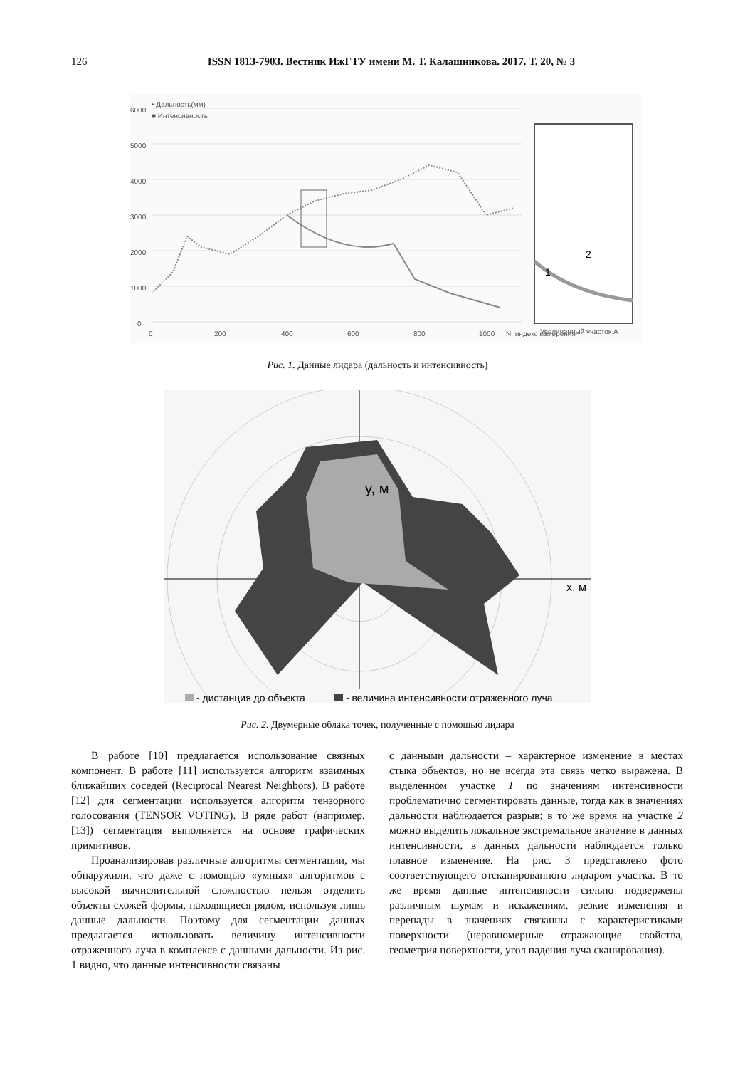126 ISSN 1813-7903. Вестник ИжГТУ имени М. Т. Калашникова. 2017. Т. 20, № 3
6000
5000
4000
3000
2000
1000
0
• Дальность(мм)
■ Интенсивность
0
200
400
600
800
1000
N, индекс измерения
Увеличенный участок А
1
2
Рис. 1. Данные лидара (дальность и интенсивность)
y, м
x, м
- дистанция до объекта
- величина интенсивности отраженного луча
Рис. 2. Двумерные облака точек, полученные с помощью лидара
В работе [10] предлагается использование связных компонент. В работе [11] используется алгоритм взаимных ближайших соседей (Reciprocal Nearest Neighbors). В работе [12] для сегментации используется алгоритм тензорного голосования (TENSOR VOTING). В ряде работ (например, [13]) сегментация выполняется на основе графических примитивов.
Проанализировав различные алгоритмы сегментации, мы обнаружили, что даже с помощью «умных» алгоритмов с высокой вычислительной сложностью нельзя отделить объекты схожей формы, находящиеся рядом, используя лишь данные дальности. Поэтому для сегментации данных предлагается использовать величину интенсивности отраженного луча в комплексе с данными дальности. Из рис. 1 видно, что данные интенсивности связаны
с данными дальности – характерное изменение в местах стыка объектов, но не всегда эта связь четко выражена. В выделенном участке 1 по значениям интенсивности проблематично сегментировать данные, тогда как в значениях дальности наблюдается разрыв; в то же время на участке 2 можно выделить локальное экстремальное значение в данных интенсивности, в данных дальности наблюдается только плавное изменение. На рис. 3 представлено фото соответствующего отсканированного лидаром участка. В то же время данные интенсивности сильно подвержены различным шумам и искажениям, резкие изменения и перепады в значениях связанны с характеристиками поверхности (неравномерные отражающие свойства, геометрия поверхности, угол падения луча сканирования).